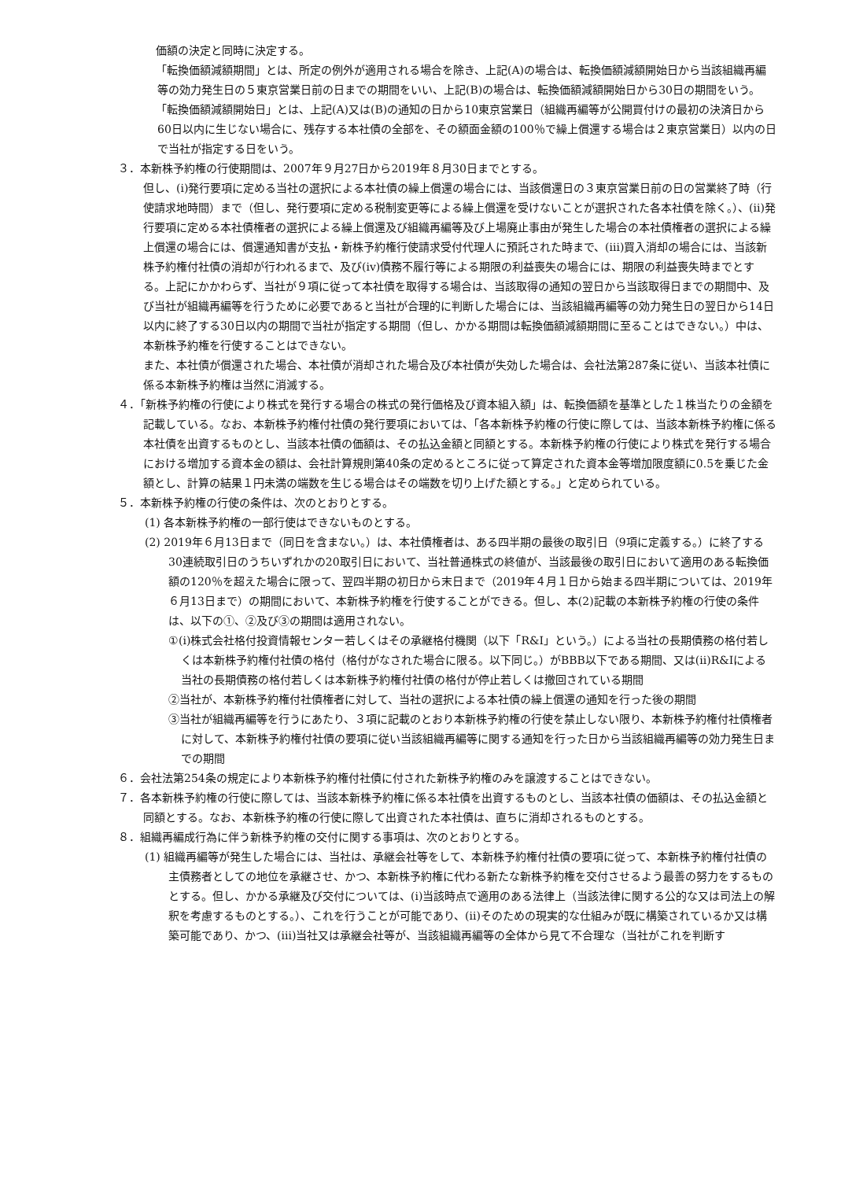価額の決定と同時に決定する。
「転換価額減額期間」とは、所定の例外が適用される場合を除き、上記(A)の場合は、転換価額減額開始日から当該組織再編等の効力発生日の５東京営業日前の日までの期間をいい、上記(B)の場合は、転換価額減額開始日から30日の期間をいう。
「転換価額減額開始日」とは、上記(A)又は(B)の通知の日から10東京営業日（組織再編等が公開買付けの最初の決済日から60日以内に生じない場合に、残存する本社債の全部を、その額面金額の100％で繰上償還する場合は２東京営業日）以内の日で当社が指定する日をいう。
３．本新株予約権の行使期間は、2007年９月27日から2019年８月30日までとする。
但し、(i)発行要項に定める当社の選択による本社債の繰上償還の場合には、当該償還日の３東京営業日前の日の営業終了時（行使請求地時間）まで（但し、発行要項に定める税制変更等による繰上償還を受けないことが選択された各本社債を除く。）、(ii)発行要項に定める本社債権者の選択による繰上償還及び組織再編等及び上場廃止事由が発生した場合の本社債権者の選択による繰上償還の場合には、償還通知書が支払・新株予約権行使請求受付代理人に預託された時まで、(iii)買入消却の場合には、当該新株予約権付社債の消却が行われるまで、及び(iv)債務不履行等による期限の利益喪失の場合には、期限の利益喪失時までとする。上記にかかわらず、当社が９項に従って本社債を取得する場合は、当該取得の通知の翌日から当該取得日までの期間中、及び当社が組織再編等を行うために必要であると当社が合理的に判断した場合には、当該組織再編等の効力発生日の翌日から14日以内に終了する30日以内の期間で当社が指定する期間（但し、かかる期間は転換価額減額期間に至ることはできない。）中は、本新株予約権を行使することはできない。
また、本社債が償還された場合、本社債が消却された場合及び本社債が失効した場合は、会社法第287条に従い、当該本社債に係る本新株予約権は当然に消滅する。
４．「新株予約権の行使により株式を発行する場合の株式の発行価格及び資本組入額」は、転換価額を基準とした１株当たりの金額を記載している。なお、本新株予約権付社債の発行要項においては、「各本新株予約権の行使に際しては、当該本新株予約権に係る本社債を出資するものとし、当該本社債の価額は、その払込金額と同額とする。本新株予約権の行使により株式を発行する場合における増加する資本金の額は、会社計算規則第40条の定めるところに従って算定された資本金等増加限度額に0.5を乗じた金額とし、計算の結果１円未満の端数を生じる場合はその端数を切り上げた額とする。」と定められている。
５．本新株予約権の行使の条件は、次のとおりとする。
(1) 各本新株予約権の一部行使はできないものとする。
(2) 2019年６月13日まで（同日を含まない。）は、本社債権者は、ある四半期の最後の取引日（9項に定義する。）に終了する30連続取引日のうちいずれかの20取引日において、当社普通株式の終値が、当該最後の取引日において適用のある転換価額の120％を超えた場合に限って、翌四半期の初日から末日まで（2019年４月１日から始まる四半期については、2019年６月13日まで）の期間において、本新株予約権を行使することができる。但し、本(2)記載の本新株予約権の行使の条件は、以下の①、②及び③の期間は適用されない。
①(i)株式会社格付投資情報センター若しくはその承継格付機関（以下「R&I」という。）による当社の長期債務の格付若しくは本新株予約権付社債の格付（格付がなされた場合に限る。以下同じ。）がBBB以下である期間、又は(ii)R&Iによる当社の長期債務の格付若しくは本新株予約権付社債の格付が停止若しくは撤回されている期間
②当社が、本新株予約権付社債権者に対して、当社の選択による本社債の繰上償還の通知を行った後の期間
③当社が組織再編等を行うにあたり、３項に記載のとおり本新株予約権の行使を禁止しない限り、本新株予約権付社債権者に対して、本新株予約権付社債の要項に従い当該組織再編等に関する通知を行った日から当該組織再編等の効力発生日までの期間
６．会社法第254条の規定により本新株予約権付社債に付された新株予約権のみを譲渡することはできない。
７．各本新株予約権の行使に際しては、当該本新株予約権に係る本社債を出資するものとし、当該本社債の価額は、その払込金額と同額とする。なお、本新株予約権の行使に際して出資された本社債は、直ちに消却されるものとする。
８．組織再編成行為に伴う新株予約権の交付に関する事項は、次のとおりとする。
(1) 組織再編等が発生した場合には、当社は、承継会社等をして、本新株予約権付社債の要項に従って、本新株予約権付社債の主債務者としての地位を承継させ、かつ、本新株予約権に代わる新たな新株予約権を交付させるよう最善の努力をするものとする。但し、かかる承継及び交付については、(i)当該時点で適用のある法律上（当該法律に関する公的な又は司法上の解釈を考慮するものとする。）、これを行うことが可能であり、(ii)そのための現実的な仕組みが既に構築されているか又は構築可能であり、かつ、(iii)当社又は承継会社等が、当該組織再編等の全体から見て不合理な（当社がこれを判断す